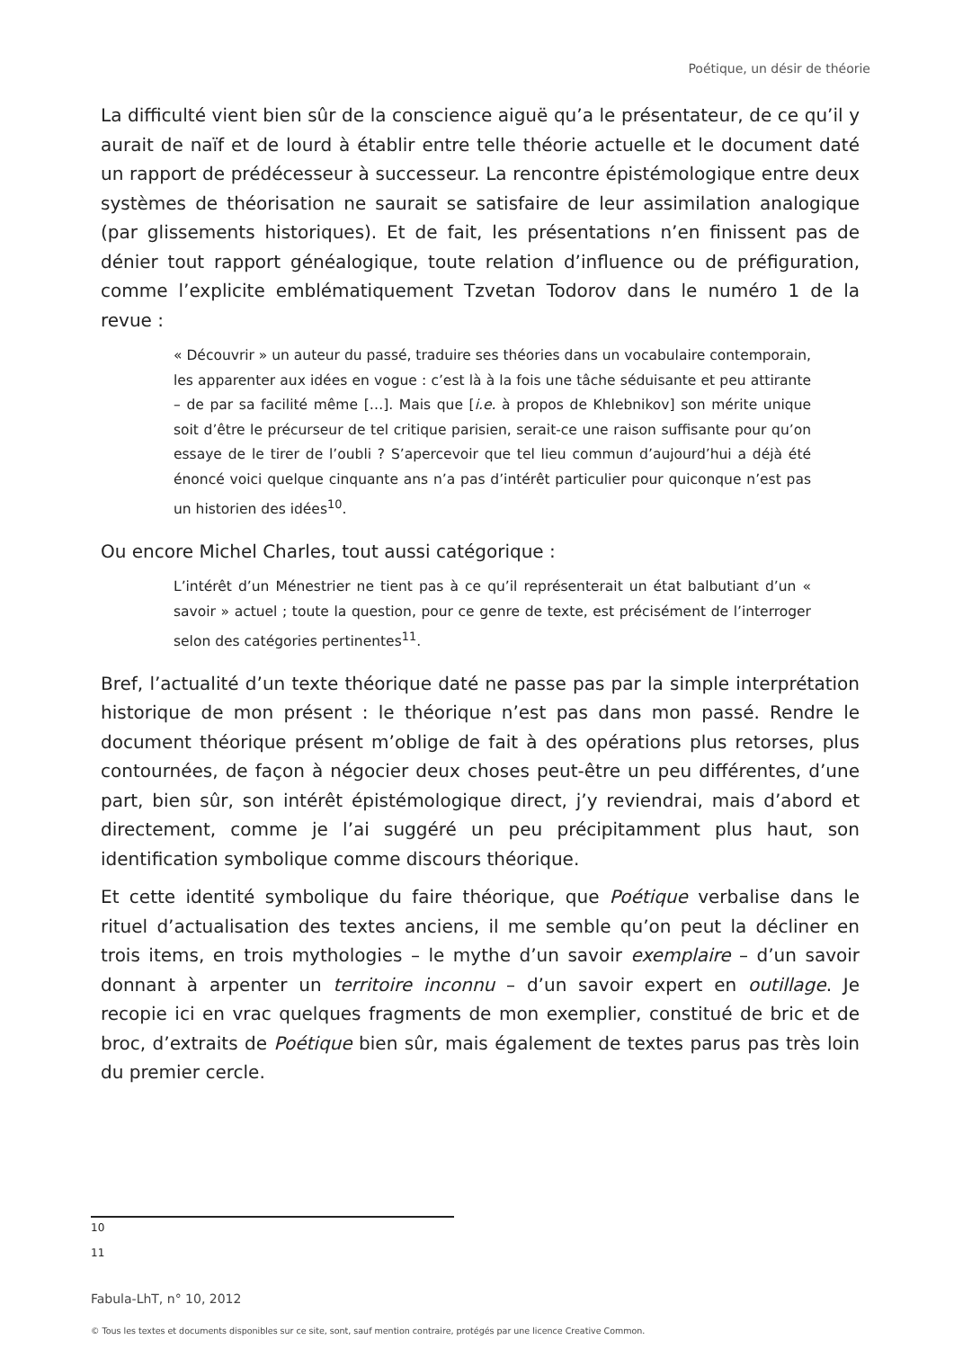Poétique, un désir de théorie
La difficulté vient bien sûr de la conscience aiguë qu’a le présentateur, de ce qu’il y aurait de naïf et de lourd à établir entre telle théorie actuelle et le document daté un rapport de prédécesseur à successeur. La rencontre épistémologique entre deux systèmes de théorisation ne saurait se satisfaire de leur assimilation analogique (par glissements historiques). Et de fait, les présentations n’en finissent pas de dénier tout rapport généalogique, toute relation d’influence ou de préfiguration, comme l’explicite emblématiquement Tzvetan Todorov dans le numéro 1 de la revue :
« Découvrir » un auteur du passé, traduire ses théories dans un vocabulaire contemporain, les apparenter aux idées en vogue : c’est là à la fois une tâche séduisante et peu attirante – de par sa facilité même […]. Mais que [i.e. à propos de Khlebnikov] son mérite unique soit d’être le précurseur de tel critique parisien, serait-ce une raison suffisante pour qu’on essaye de le tirer de l’oubli ? S’apercevoir que tel lieu commun d’aujourd’hui a déjà été énoncé voici quelque cinquante ans n’a pas d’intérêt particulier pour quiconque n’est pas un historien des idées<sup>10</sup>.
Ou encore Michel Charles, tout aussi catégorique :
L’intérêt d’un Ménestrier ne tient pas à ce qu’il représenterait un état balbutiant d’un « savoir » actuel ; toute la question, pour ce genre de texte, est précisément de l’interroger selon des catégories pertinentes<sup>11</sup>.
Bref, l’actualité d’un texte théorique daté ne passe pas par la simple interprétation historique de mon présent : le théorique n’est pas dans mon passé. Rendre le document théorique présent m’oblige de fait à des opérations plus retorses, plus contournées, de façon à négocier deux choses peut-être un peu différentes, d’une part, bien sûr, son intérêt épistémologique direct, j’y reviendrai, mais d’abord et directement, comme je l’ai suggéré un peu précipitamment plus haut, son identification symbolique comme discours théorique.
Et cette identité symbolique du faire théorique, que Poétique verbalise dans le rituel d’actualisation des textes anciens, il me semble qu’on peut la décliner en trois items, en trois mythologies – le mythe d’un savoir exemplaire – d’un savoir donnant à arpenter un territoire inconnu – d’un savoir expert en outillage. Je recopie ici en vrac quelques fragments de mon exemplier, constitué de bric et de broc, d’extraits de Poétique bien sûr, mais également de textes parus pas très loin du premier cercle.
10
11
Fabula-LhT, n° 10, 2012
© Tous les textes et documents disponibles sur ce site, sont, sauf mention contraire, protégés par une licence Creative Common.